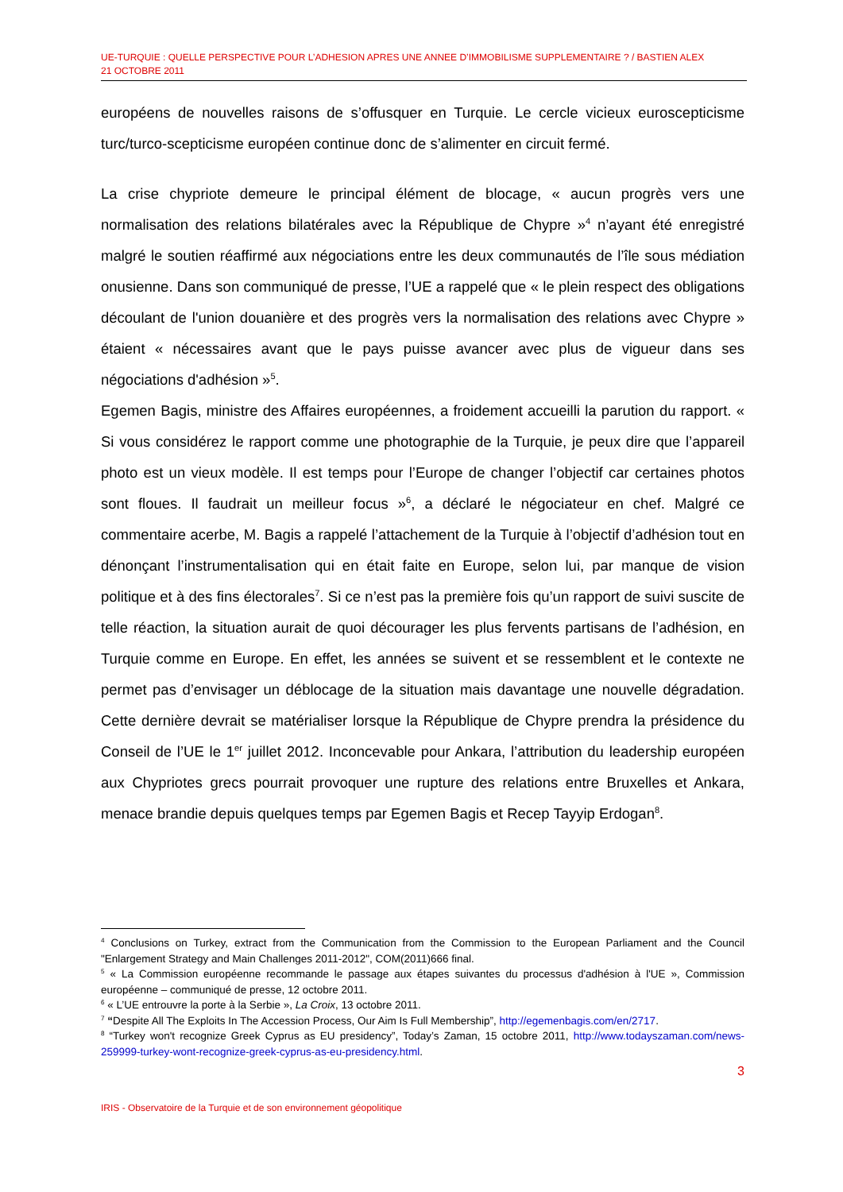UE-TURQUIE : QUELLE PERSPECTIVE POUR L’ADHESION APRES UNE ANNEE D’IMMOBILISME SUPPLEMENTAIRE ? / BASTIEN ALEX
21 OCTOBRE 2011
européens de nouvelles raisons de s’offusquer en Turquie. Le cercle vicieux euroscepticisme turc/turco-scepticisme européen continue donc de s’alimenter en circuit fermé.
La crise chypriote demeure le principal élément de blocage, « aucun progrès vers une normalisation des relations bilatérales avec la République de Chypre »<sup>4</sup> n’ayant été enregistré malgré le soutien réaffirmé aux négociations entre les deux communautés de l’île sous médiation onusienne. Dans son communiqué de presse, l’UE a rappelé que « le plein respect des obligations découlant de l'union douanière et des progrès vers la normalisation des relations avec Chypre » étaient « nécessaires avant que le pays puisse avancer avec plus de vigueur dans ses négociations d'adhésion »<sup>5</sup>.
Egemen Bagis, ministre des Affaires européennes, a froidement accueilli la parution du rapport. « Si vous considérez le rapport comme une photographie de la Turquie, je peux dire que l’appareil photo est un vieux modèle. Il est temps pour l’Europe de changer l’objectif car certaines photos sont floues. Il faudrait un meilleur focus »<sup>6</sup>, a déclaré le négociateur en chef. Malgré ce commentaire acerbe, M. Bagis a rappelé l’attachement de la Turquie à l’objectif d’adhésion tout en dénonçant l’instrumentalisation qui en était faite en Europe, selon lui, par manque de vision politique et à des fins électorales<sup>7</sup>. Si ce n’est pas la première fois qu’un rapport de suivi suscite de telle réaction, la situation aurait de quoi décourager les plus fervents partisans de l’adhésion, en Turquie comme en Europe. En effet, les années se suivent et se ressemblent et le contexte ne permet pas d’envisager un déblocage de la situation mais davantage une nouvelle dégradation. Cette dernière devrait se matérialiser lorsque la République de Chypre prendra la présidence du Conseil de l’UE le 1<sup>er</sup> juillet 2012. Inconcevable pour Ankara, l’attribution du leadership européen aux Chypriotes grecs pourrait provoquer une rupture des relations entre Bruxelles et Ankara, menace brandie depuis quelques temps par Egemen Bagis et Recep Tayyip Erdogan<sup>8</sup>.
<sup>4</sup> Conclusions on Turkey, extract from the Communication from the Commission to the European Parliament and the Council "Enlargement Strategy and Main Challenges 2011-2012", COM(2011)666 final.
<sup>5</sup> « La Commission européenne recommande le passage aux étapes suivantes du processus d'adhésion à l'UE », Commission européenne – communiqué de presse, 12 octobre 2011.
<sup>6</sup> « L’UE entrouvre la porte à la Serbie », La Croix, 13 octobre 2011.
<sup>7</sup> “Despite All The Exploits In The Accession Process, Our Aim Is Full Membership”, http://egemenbagis.com/en/2717.
<sup>8</sup> “Turkey won't recognize Greek Cyprus as EU presidency”, Today’s Zaman, 15 octobre 2011, http://www.todayszaman.com/news-259999-turkey-wont-recognize-greek-cyprus-as-eu-presidency.html.
3
IRIS - Observatoire de la Turquie et de son environnement géopolitique